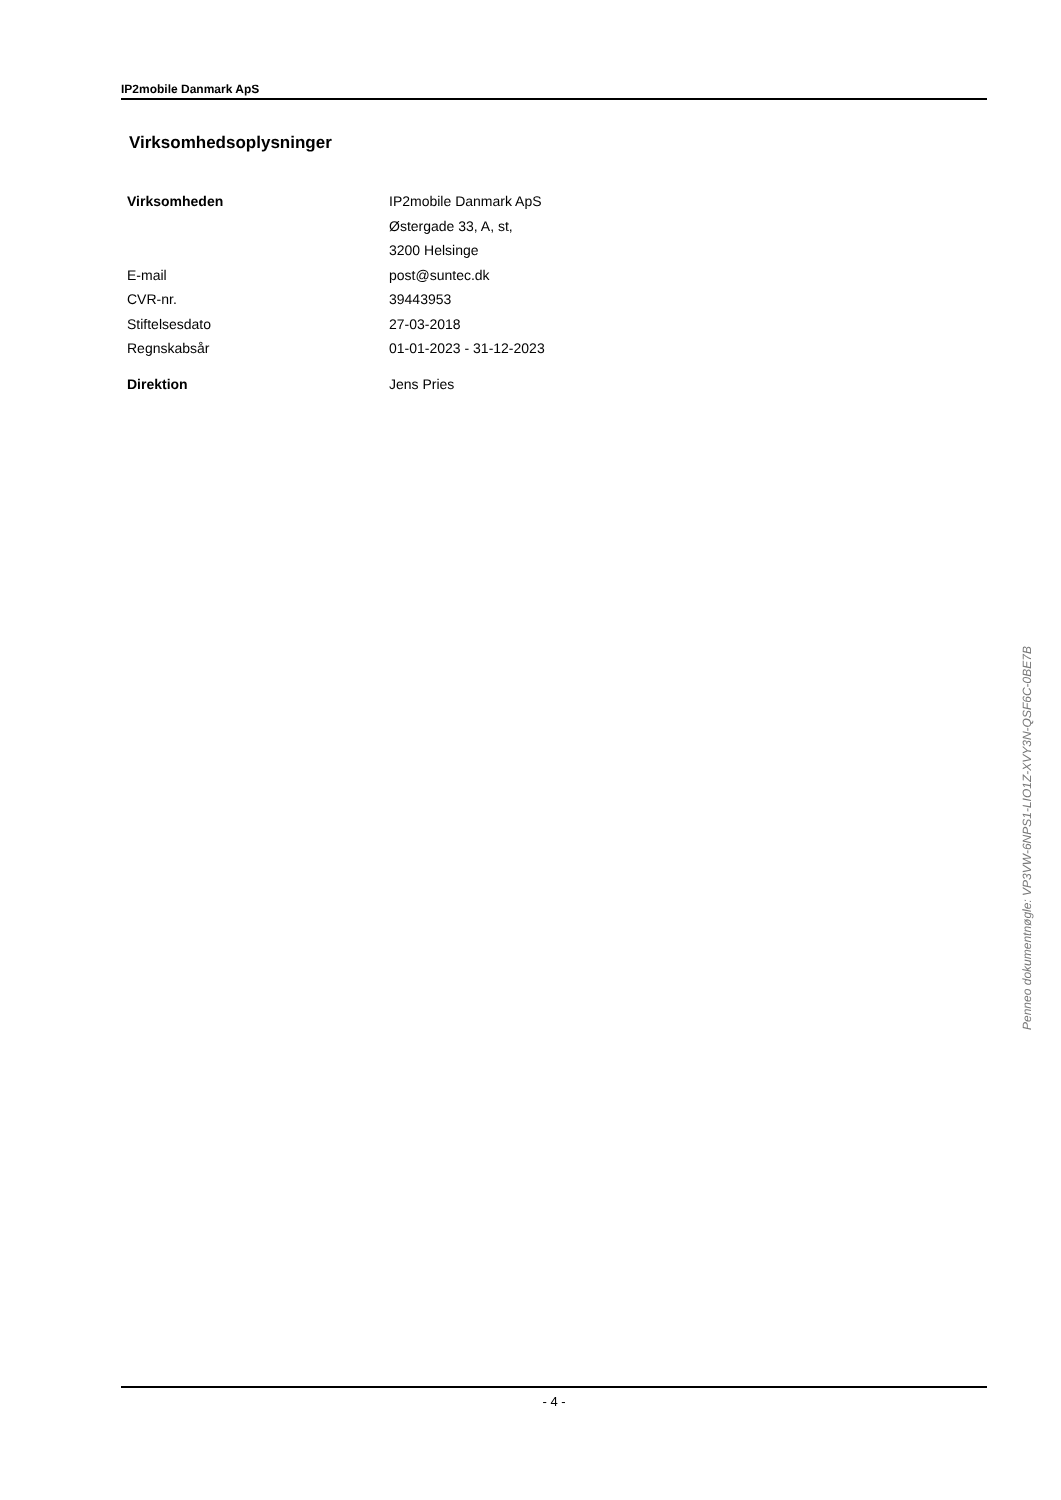IP2mobile Danmark ApS
Virksomhedsoplysninger
| Virksomheden | IP2mobile Danmark ApS |
| | Østergade 33, A, st, |
| | 3200 Helsinge |
| E-mail | post@suntec.dk |
| CVR-nr. | 39443953 |
| Stiftelsesdato | 27-03-2018 |
| Regnskabsår | 01-01-2023 - 31-12-2023 |
| Direktion | Jens Pries |
- 4 -
Penneo dokumentnøgle: VP3VW-6NPS1-LIO1Z-XVY3N-QSF6C-0BE7B